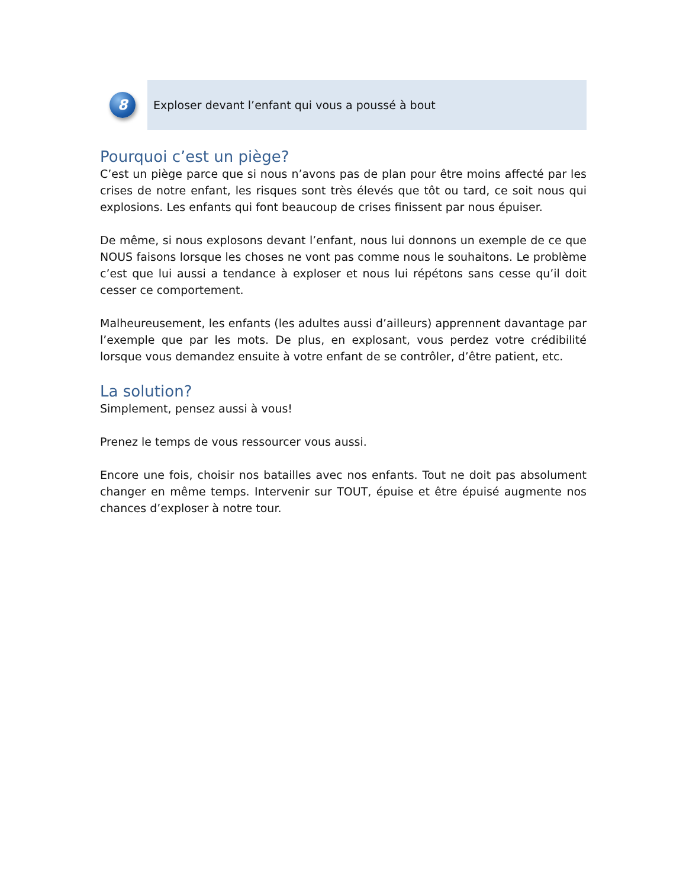8
Exploser devant l’enfant qui vous a poussé à bout
Pourquoi c’est un piège?
C’est un piège parce que si nous n’avons pas de plan pour être moins affecté par les crises de notre enfant, les risques sont très élevés que tôt ou tard, ce soit nous qui explosions. Les enfants qui font beaucoup de crises finissent par nous épuiser.
De même, si nous explosons devant l’enfant, nous lui donnons un exemple de ce que NOUS faisons lorsque les choses ne vont pas comme nous le souhaitons. Le problème c’est que lui aussi a tendance à exploser et nous lui répétons sans cesse qu’il doit cesser ce comportement.
Malheureusement, les enfants (les adultes aussi d’ailleurs) apprennent davantage par l’exemple que par les mots. De plus, en explosant, vous perdez votre crédibilité lorsque vous demandez ensuite à votre enfant de se contrôler, d’être patient, etc.
La solution?
Simplement, pensez aussi à vous!
Prenez le temps de vous ressourcer vous aussi.
Encore une fois, choisir nos batailles avec nos enfants. Tout ne doit pas absolument changer en même temps. Intervenir sur TOUT, épuise et être épuisé augmente nos chances d’exploser à notre tour.